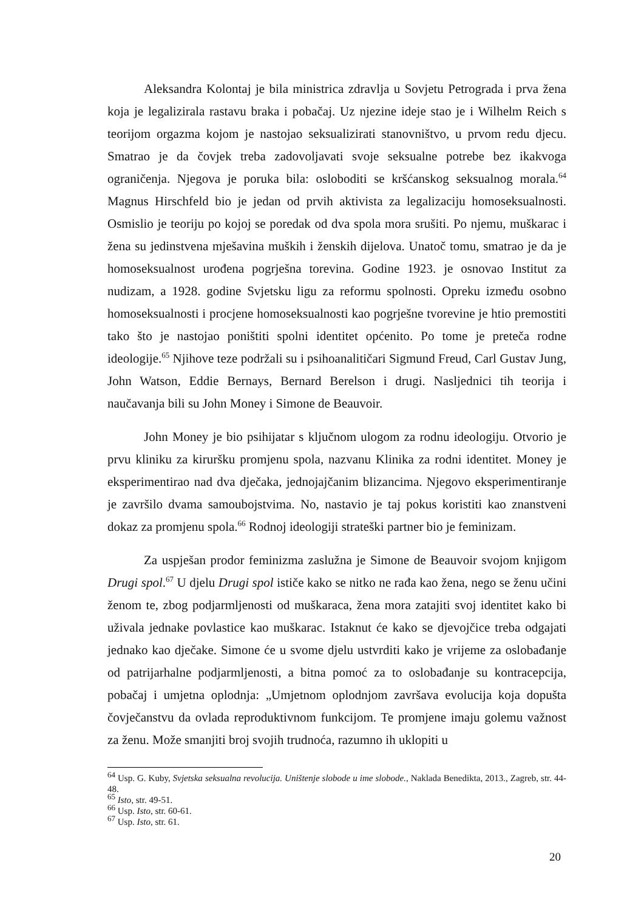Aleksandra Kolontaj je bila ministrica zdravlja u Sovjetu Petrograda i prva žena koja je legalizirala rastavu braka i pobačaj. Uz njezine ideje stao je i Wilhelm Reich s teorijom orgazma kojom je nastojao seksualizirati stanovništvo, u prvom redu djecu. Smatrao je da čovjek treba zadovoljavati svoje seksualne potrebe bez ikakvoga ograničenja. Njegova je poruka bila: osloboditi se kršćanskog seksualnog morala.<sup>64</sup> Magnus Hirschfeld bio je jedan od prvih aktivista za legalizaciju homoseksualnosti. Osmislio je teoriju po kojoj se poredak od dva spola mora srušiti. Po njemu, muškarac i žena su jedinstvena mješavina muških i ženskih dijelova. Unatoč tomu, smatrao je da je homoseksualnost urođena pogrješna torevina. Godine 1923. je osnovao Institut za nudizam, a 1928. godine Svjetsku ligu za reformu spolnosti. Opreku između osobno homoseksualnosti i procjene homoseksualnosti kao pogrješne tvorevine je htio premostiti tako što je nastojao poništiti spolni identitet općenito. Po tome je preteča rodne ideologije.<sup>65</sup> Njihove teze podržali su i psihoanalitičari Sigmund Freud, Carl Gustav Jung, John Watson, Eddie Bernays, Bernard Berelson i drugi. Nasljednici tih teorija i naučavanja bili su John Money i Simone de Beauvoir.
John Money je bio psihijatar s ključnom ulogom za rodnu ideologiju. Otvorio je prvu kliniku za kiruršku promjenu spola, nazvanu Klinika za rodni identitet. Money je eksperimentirao nad dva dječaka, jednojajčanim blizancima. Njegovo eksperimentiranje je završilo dvama samoubojstvima. No, nastavio je taj pokus koristiti kao znanstveni dokaz za promjenu spola.<sup>66</sup> Rodnoj ideologiji strateški partner bio je feminizam.
Za uspješan prodor feminizma zaslužna je Simone de Beauvoir svojom knjigom Drugi spol.<sup>67</sup> U djelu Drugi spol ističe kako se nitko ne rađa kao žena, nego se ženu učini ženom te, zbog podjarmljenosti od muškaraca, žena mora zatajiti svoj identitet kako bi uživala jednake povlastice kao muškarac. Istaknut će kako se djevojčice treba odgajati jednako kao dječake. Simone će u svome djelu ustvrditi kako je vrijeme za oslobađanje od patrijarhalne podjarmljenosti, a bitna pomoć za to oslobađanje su kontracepcija, pobačaj i umjetna oplodnja: „Umjetnom oplodnjom završava evolucija koja dopušta čovječanstvu da ovlada reproduktivnom funkcijom. Te promjene imaju golemu važnost za ženu. Može smanjiti broj svojih trudnoća, razumno ih uklopiti u
<sup>64</sup> Usp. G. Kuby, Svjetska seksualna revolucija. Uništenje slobode u ime slobode., Naklada Benedikta, 2013., Zagreb, str. 44-48.
<sup>65</sup> Isto, str. 49-51.
<sup>66</sup> Usp. Isto, str. 60-61.
<sup>67</sup> Usp. Isto, str. 61.
20